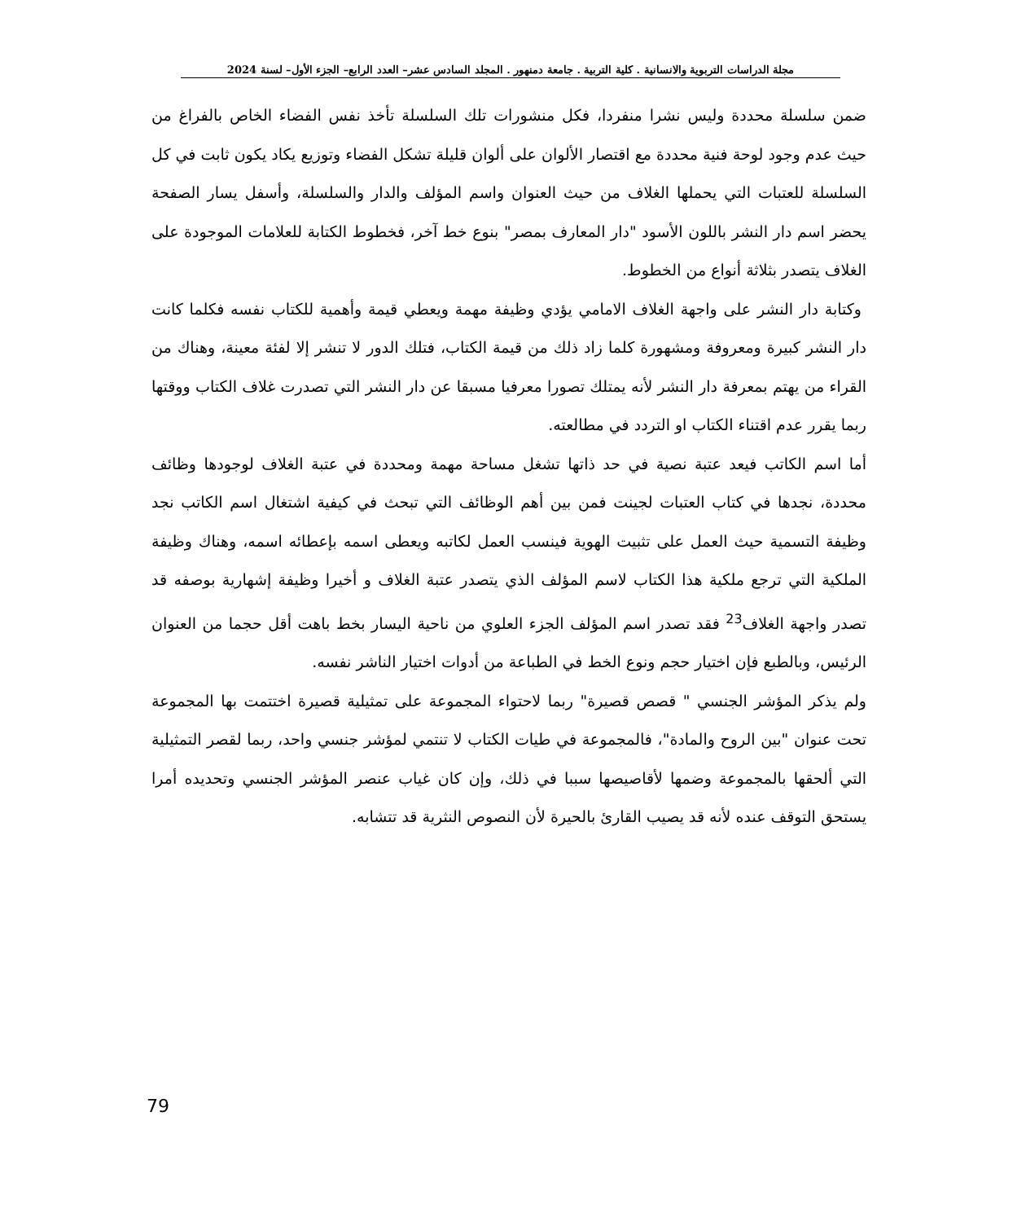مجلة الدراسات التربوية والانسانية . كلية التربية . جامعة دمنهور . المجلد السادس عشر– العدد الرابع– الجزء الأول– لسنة 2024
ضمن سلسلة محددة وليس نشرا منفردا، فكل منشورات تلك السلسلة تأخذ نفس الفضاء الخاص بالفراغ من حيث عدم وجود لوحة فنية محددة مع اقتصار الألوان على ألوان قليلة تشكل الفضاء وتوزيع يكاد يكون ثابت في كل السلسلة للعتبات التي يحملها الغلاف من حيث العنوان واسم المؤلف والدار والسلسلة، وأسفل يسار الصفحة يحضر اسم دار النشر باللون الأسود "دار المعارف بمصر" بنوع خط آخر، فخطوط الكتابة للعلامات الموجودة على الغلاف يتصدر بثلاثة أنواع من الخطوط.
وكتابة دار النشر على واجهة الغلاف الامامي يؤدي وظيفة مهمة ويعطي قيمة وأهمية للكتاب نفسه فكلما كانت دار النشر كبيرة ومعروفة ومشهورة كلما زاد ذلك من قيمة الكتاب، فتلك الدور لا تنشر إلا لفئة معينة، وهناك من القراء من يهتم بمعرفة دار النشر لأنه يمتلك تصورا معرفيا مسبقا عن دار النشر التي تصدرت غلاف الكتاب ووقتها ربما يقرر عدم اقتناء الكتاب او التردد في مطالعته.
أما اسم الكاتب فيعد عتبة نصية في حد ذاتها تشغل مساحة مهمة ومحددة في عتبة الغلاف لوجودها وظائف محددة، نجدها في كتاب العتبات لجينت فمن بين أهم الوظائف التي تبحث في كيفية اشتغال اسم الكاتب نجد وظيفة التسمية حيث العمل على تثبيت الهوية فينسب العمل لكاتبه ويعطى اسمه بإعطائه اسمه، وهناك وظيفة الملكية التي ترجع ملكية هذا الكتاب لاسم المؤلف الذي يتصدر عتبة الغلاف و أخيرا وظيفة إشهارية بوصفه قد تصدر واجهة الغلاف<sup>23</sup> فقد تصدر اسم المؤلف الجزء العلوي من ناحية اليسار بخط باهت أقل حجما من العنوان الرئيس، وبالطبع فإن اختيار حجم ونوع الخط في الطباعة من أدوات اختيار الناشر نفسه.
ولم يذكر المؤشر الجنسي " قصص قصيرة" ربما لاحتواء المجموعة على تمثيلية قصيرة اختتمت بها المجموعة تحت عنوان "بين الروح والمادة"، فالمجموعة في طيات الكتاب لا تنتمي لمؤشر جنسي واحد، ربما لقصر التمثيلية التي ألحقها بالمجموعة وضمها لأقاصيصها سببا في ذلك، وإن كان غياب عنصر المؤشر الجنسي وتحديده أمرا يستحق التوقف عنده لأنه قد يصيب القارئ بالحيرة لأن النصوص النثرية قد تتشابه.
79